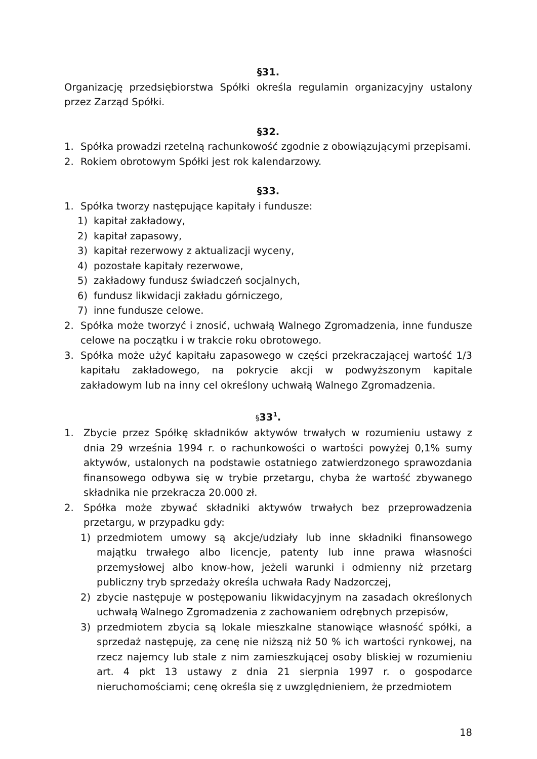§31.
Organizację przedsiębiorstwa Spółki określa regulamin organizacyjny ustalony przez Zarząd Spółki.
§32.
1. Spółka prowadzi rzetelną rachunkowość zgodnie z obowiązującymi przepisami.
2. Rokiem obrotowym Spółki jest rok kalendarzowy.
§33.
1. Spółka tworzy następujące kapitały i fundusze:
1) kapitał zakładowy,
2) kapitał zapasowy,
3) kapitał rezerwowy z aktualizacji wyceny,
4) pozostałe kapitały rezerwowe,
5) zakładowy fundusz świadczeń socjalnych,
6) fundusz likwidacji zakładu górniczego,
7) inne fundusze celowe.
2. Spółka może tworzyć i znosić, uchwałą Walnego Zgromadzenia, inne fundusze celowe na początku i w trakcie roku obrotowego.
3. Spółka może użyć kapitału zapasowego w części przekraczającej wartość 1/3 kapitału zakładowego, na pokrycie akcji w podwyższonym kapitale zakładowym lub na inny cel określony uchwałą Walnego Zgromadzenia.
§33<sup>1</sup>.
1. Zbycie przez Spółkę składników aktywów trwałych w rozumieniu ustawy z dnia 29 września 1994 r. o rachunkowości o wartości powyżej 0,1% sumy aktywów, ustalonych na podstawie ostatniego zatwierdzonego sprawozdania finansowego odbywa się w trybie przetargu, chyba że wartość zbywanego składnika nie przekracza 20.000 zł.
2. Spółka może zbywać składniki aktywów trwałych bez przeprowadzenia przetargu, w przypadku gdy:
1) przedmiotem umowy są akcje/udziały lub inne składniki finansowego majątku trwałego albo licencje, patenty lub inne prawa własności przemysłowej albo know-how, jeżeli warunki i odmienny niż przetarg publiczny tryb sprzedaży określa uchwała Rady Nadzorczej,
2) zbycie następuje w postępowaniu likwidacyjnym na zasadach określonych uchwałą Walnego Zgromadzenia z zachowaniem odrębnych przepisów,
3) przedmiotem zbycia są lokale mieszkalne stanowiące własność spółki, a sprzedaż następuję, za cenę nie niższą niż 50 % ich wartości rynkowej, na rzecz najemcy lub stale z nim zamieszkującej osoby bliskiej w rozumieniu art. 4 pkt 13 ustawy z dnia 21 sierpnia 1997 r. o gospodarce nieruchomościami; cenę określa się z uwzględnieniem, że przedmiotem
18